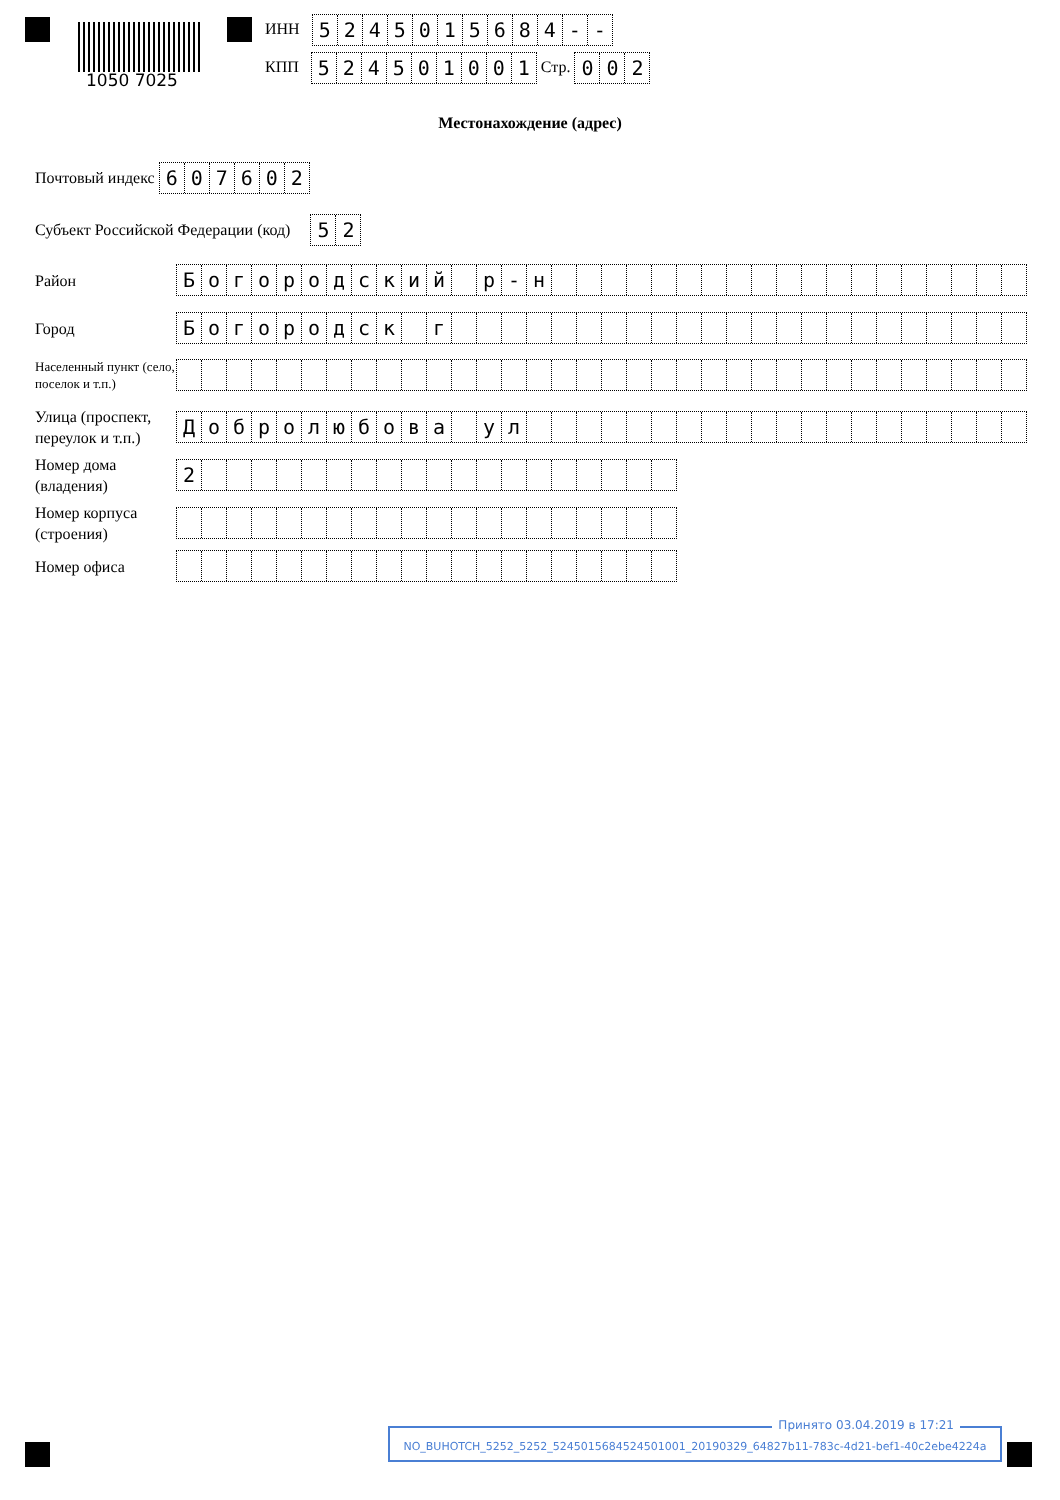1050 7025
ИНН 5245015684 - -
КПП 524501001 Стр. 002
Местонахождение (адрес)
Почтовый индекс 607602
Субъект Российской Федерации (код) 52
Район
Богородский р - н
Город
Богородск г
Населенный пункт (село, поселок и т.п.)
Улица (проспект, переулок и т.п.)
Добролюбова ул
Номер дома (владения)
2
Номер корпуса (строения)
Номер офиса
Принято 03.04.2019 в 17:21
NO_BUHOTCH_5252_5252_5245015684524501001_20190329_64827b11-783c-4d21-bef1-40c2ebe4224a